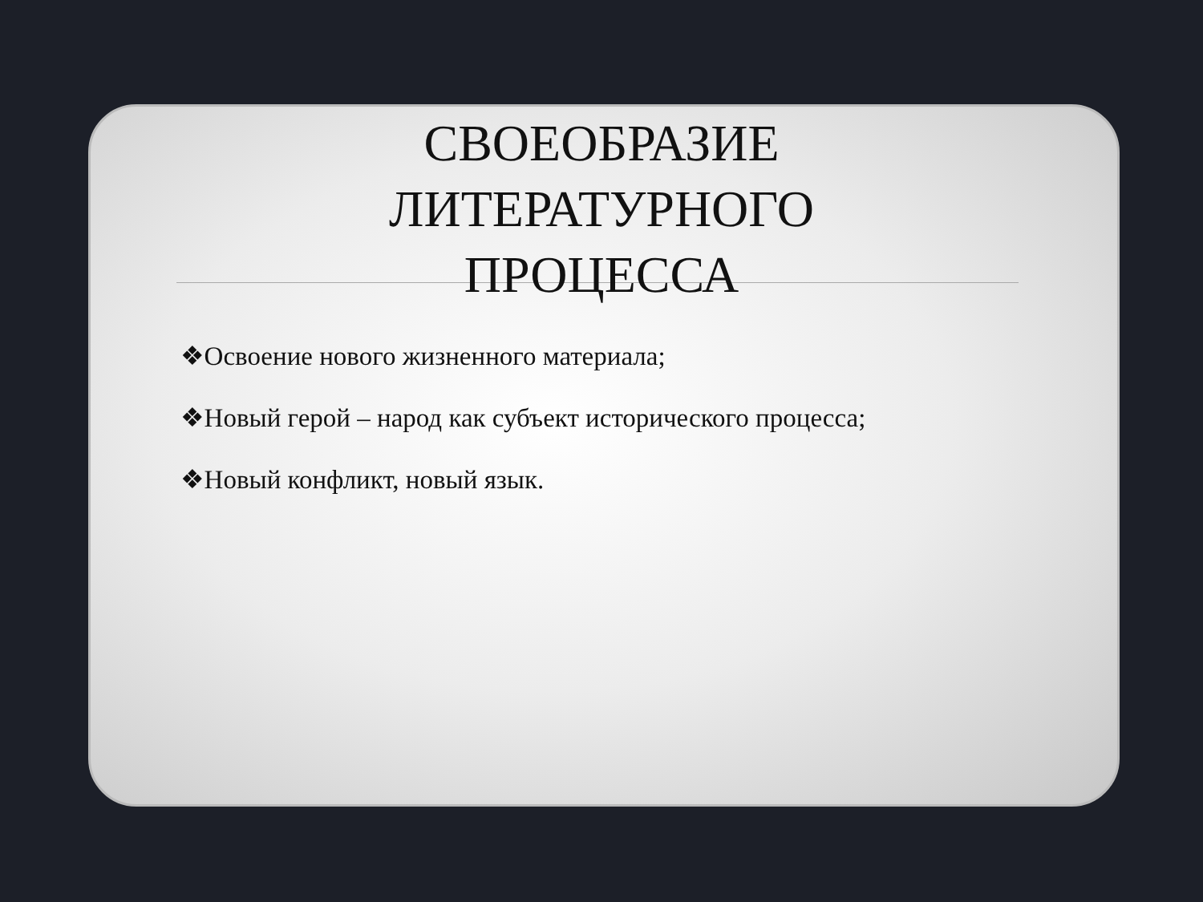СВОЕОБРАЗИЕ ЛИТЕРАТУРНОГО ПРОЦЕССА
❖Освоение нового жизненного материала;
❖Новый герой – народ как субъект исторического процесса;
❖Новый конфликт, новый язык.